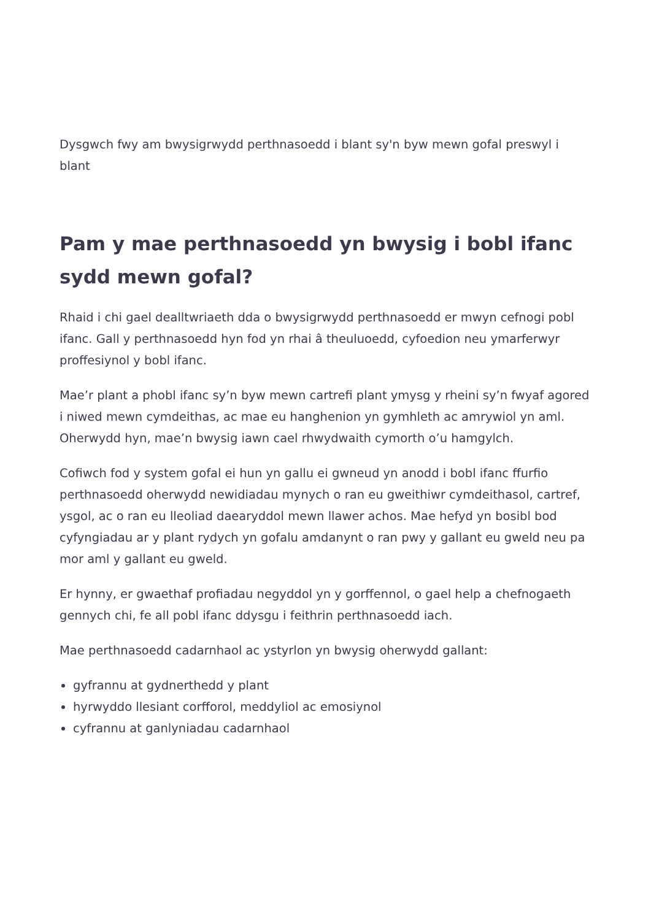Dysgwch fwy am bwysigrwydd perthnasoedd i blant sy'n byw mewn gofal preswyl i blant
Pam y mae perthnasoedd yn bwysig i bobl ifanc sydd mewn gofal?
Rhaid i chi gael dealltwriaeth dda o bwysigrwydd perthnasoedd er mwyn cefnogi pobl ifanc. Gall y perthnasoedd hyn fod yn rhai â theuluoedd, cyfoedion neu ymarferwyr proffesiynol y bobl ifanc.
Mae’r plant a phobl ifanc sy’n byw mewn cartrefi plant ymysg y rheini sy’n fwyaf agored i niwed mewn cymdeithas, ac mae eu hanghenion yn gymhleth ac amrywiol yn aml. Oherwydd hyn, mae’n bwysig iawn cael rhwydwaith cymorth o’u hamgylch.
Cofiwch fod y system gofal ei hun yn gallu ei gwneud yn anodd i bobl ifanc ffurfio perthnasoedd oherwydd newidiadau mynych o ran eu gweithiwr cymdeithasol, cartref, ysgol, ac o ran eu lleoliad daearyddol mewn llawer achos. Mae hefyd yn bosibl bod cyfyngiadau ar y plant rydych yn gofalu amdanynt o ran pwy y gallant eu gweld neu pa mor aml y gallant eu gweld.
Er hynny, er gwaethaf profiadau negyddol yn y gorffennol, o gael help a chefnogaeth gennych chi, fe all pobl ifanc ddysgu i feithrin perthnasoedd iach.
Mae perthnasoedd cadarnhaol ac ystyrlon yn bwysig oherwydd gallant:
gyfrannu at gydnerthedd y plant
hyrwyddo llesiant corfforol, meddyliol ac emosiynol
cyfrannu at ganlyniadau cadarnhaol